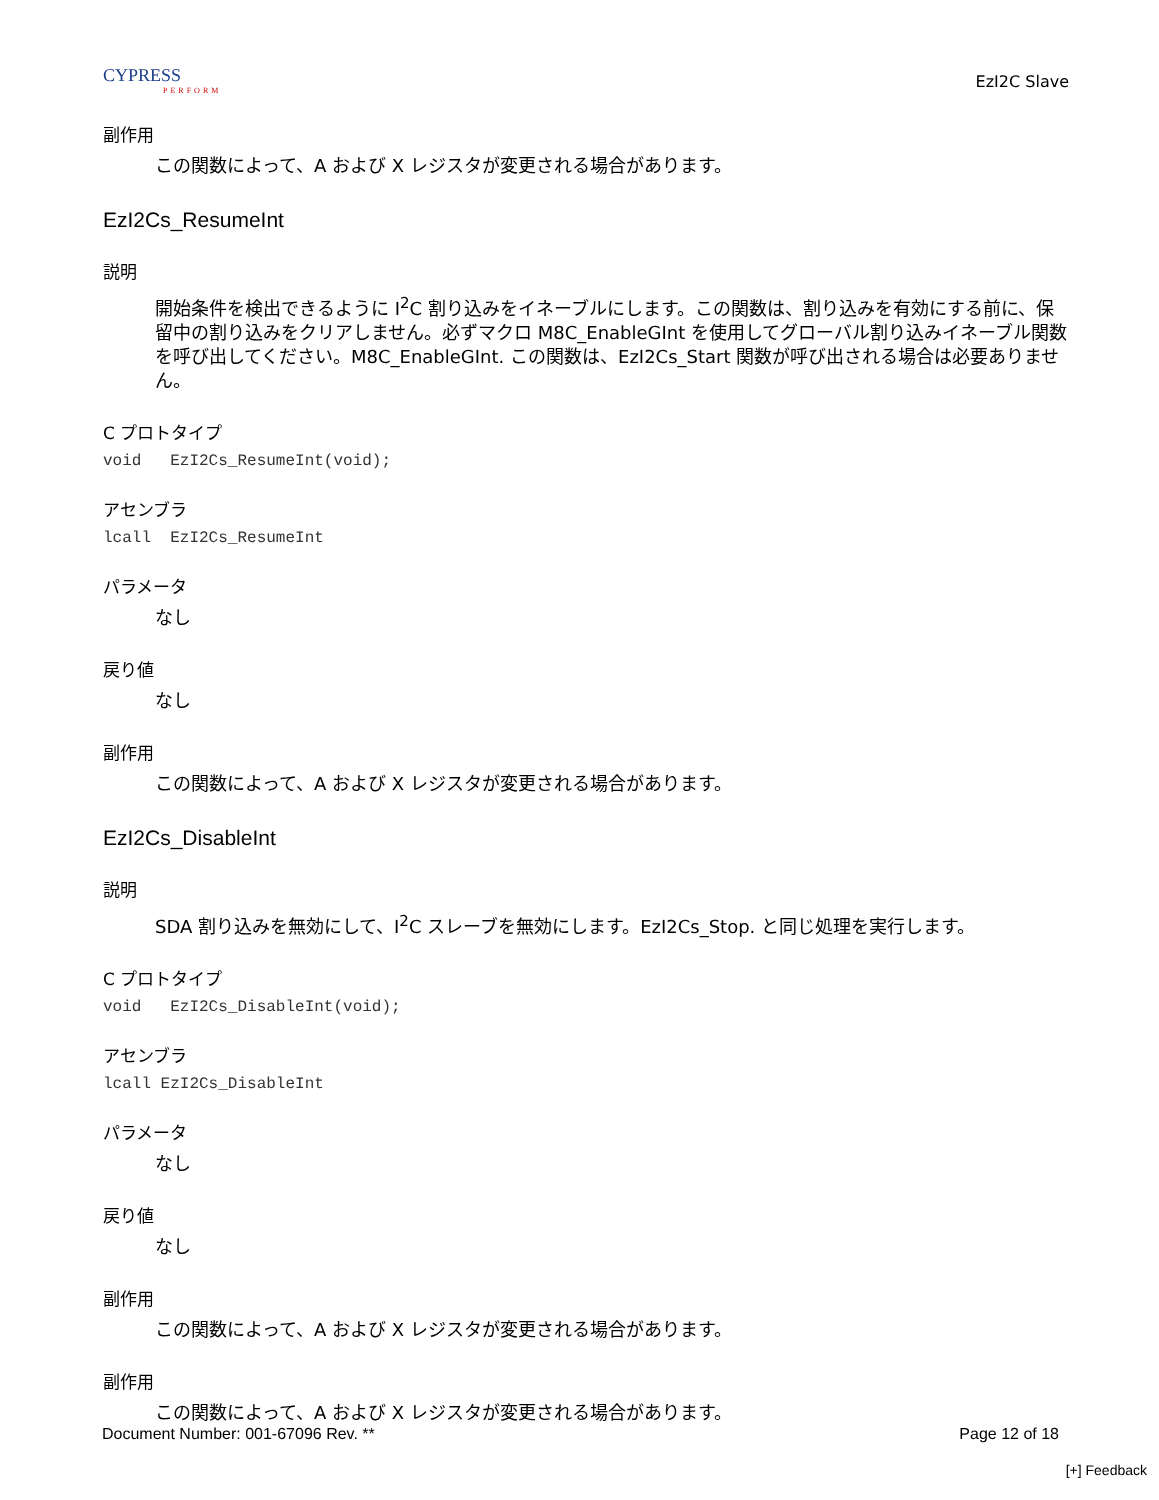CYPRESS
PERFORM
EzI2C Slave
副作用
この関数によって、A および X レジスタが変更される場合があります。
EzI2Cs_ResumeInt
説明
開始条件を検出できるように I<sup>2</sup>C 割り込みをイネーブルにします。この関数は、割り込みを有効にする前に、保留中の割り込みをクリアしません。必ずマクロ M8C_EnableGInt を使用してグローバル割り込みイネーブル関数を呼び出してください。M8C_EnableGInt. この関数は、EzI2Cs_Start 関数が呼び出される場合は必要ありません。
C プロトタイプ
void EzI2Cs_ResumeInt(void);
アセンブラ
lcall EzI2Cs_ResumeInt
パラメータ
なし
戻り値
なし
副作用
この関数によって、A および X レジスタが変更される場合があります。
EzI2Cs_DisableInt
説明
SDA 割り込みを無効にして、I<sup>2</sup>C スレーブを無効にします。EzI2Cs_Stop. と同じ処理を実行します。
C プロトタイプ
void EzI2Cs_DisableInt(void);
アセンブラ
lcall EzI2Cs_DisableInt
パラメータ
なし
戻り値
なし
副作用
この関数によって、A および X レジスタが変更される場合があります。
副作用
この関数によって、A および X レジスタが変更される場合があります。
Document Number: 001-67096 Rev. ** Page 12 of 18
[+] Feedback